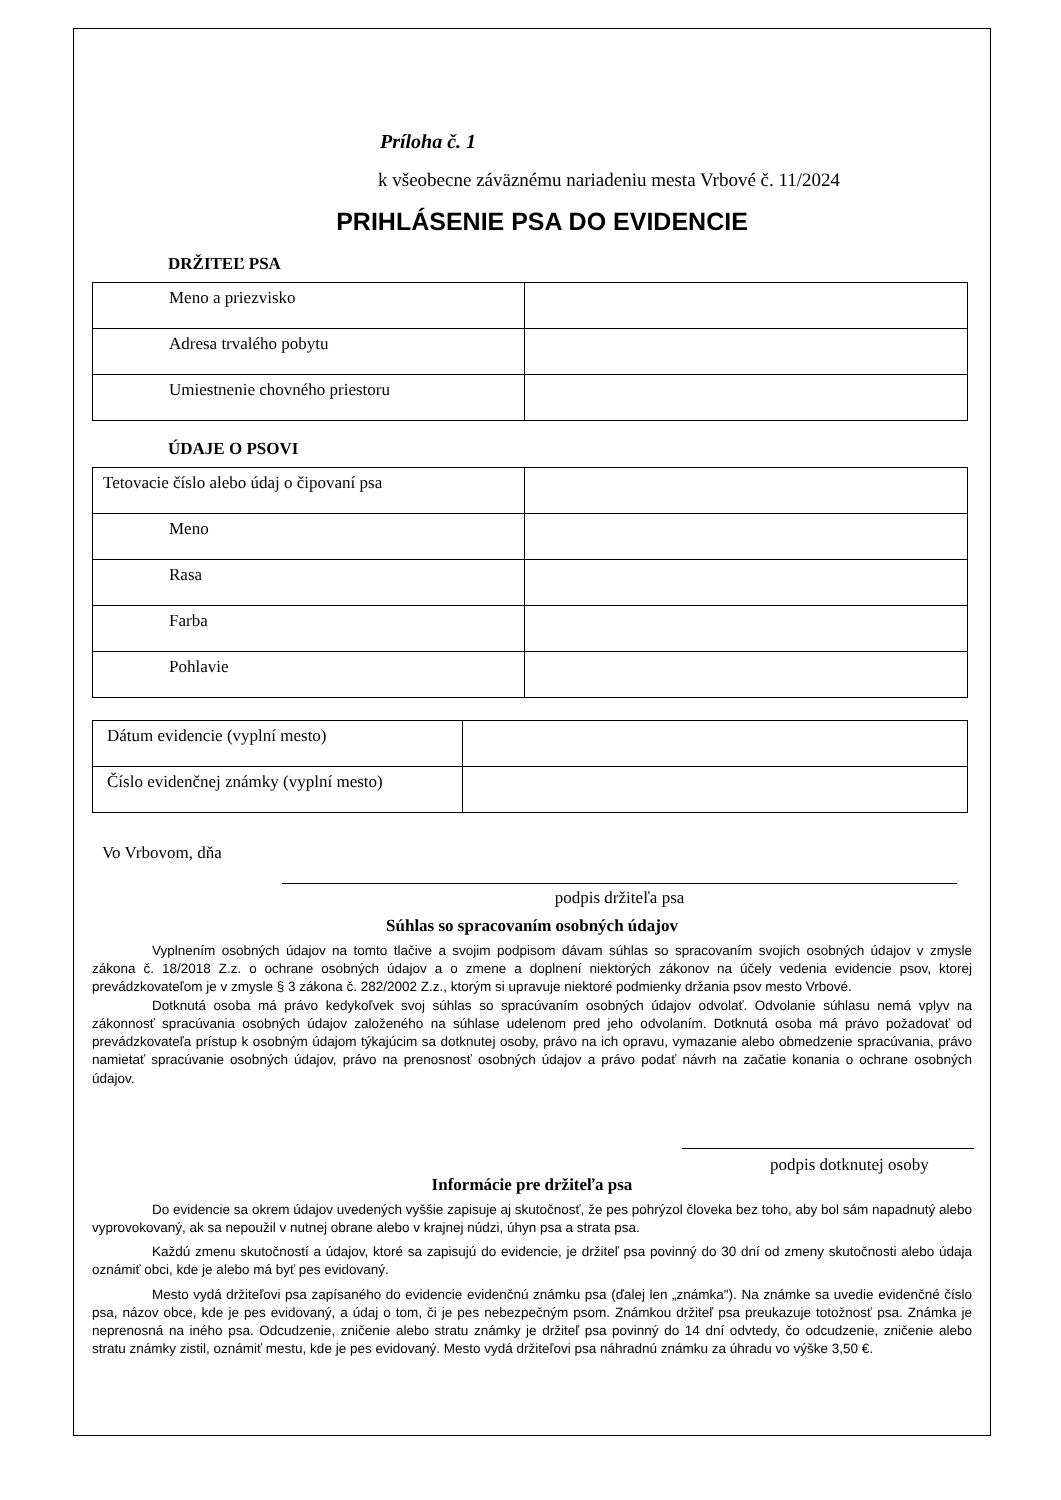Príloha č. 1
k všeobecne záväznému nariadeniu mesta Vrbové č. 11/2024
PRIHLÁSENIE PSA DO EVIDENCIE
DRŽITEĽ PSA
| Meno a priezvisko | |
| Adresa trvalého pobytu | |
| Umiestnenie chovného priestoru | |
ÚDAJE O PSOVI
| Tetovacie číslo alebo údaj o čipovaní psa | |
| Meno | |
| Rasa | |
| Farba | |
| Pohlavie | |
| Dátum evidencie (vyplní mesto) | |
| Číslo evidenčnej známky (vyplní mesto) | |
Vo Vrbovom, dňa
podpis držiteľa psa
Súhlas so spracovaním osobných údajov
Vyplnením osobných údajov na tomto tlačive a svojim podpisom dávam súhlas so spracovaním svojich osobných údajov v zmysle zákona č. 18/2018 Z.z. o ochrane osobných údajov a o zmene a doplnení niektorých zákonov na účely vedenia evidencie psov, ktorej prevádzkovateľom je v zmysle § 3 zákona č. 282/2002 Z.z., ktorým si upravuje niektoré podmienky držania psov mesto Vrbové.
Dotknutá osoba má právo kedykoľvek svoj súhlas so spracúvaním osobných údajov odvolať. Odvolanie súhlasu nemá vplyv na zákonnosť spracúvania osobných údajov založeného na súhlase udelenom pred jeho odvolaním. Dotknutá osoba má právo požadovať od prevádzkovateľa prístup k osobným údajom týkajúcim sa dotknutej osoby, právo na ich opravu, vymazanie alebo obmedzenie spracúvania, právo namietať spracúvanie osobných údajov, právo na prenosnosť osobných údajov a právo podať návrh na začatie konania o ochrane osobných údajov.
podpis dotknutej osoby
Informácie pre držiteľa psa
Do evidencie sa okrem údajov uvedených vyššie zapisuje aj skutočnosť, že pes pohrýzol človeka bez toho, aby bol sám napadnutý alebo vyprovokovaný, ak sa nepoužil v nutnej obrane alebo v krajnej núdzi, úhyn psa a strata psa.
Každú zmenu skutočností a údajov, ktoré sa zapisujú do evidencie, je držiteľ psa povinný do 30 dní od zmeny skutočnosti alebo údaja oznámiť obci, kde je alebo má byť pes evidovaný.
Mesto vydá držiteľovi psa zapísaného do evidencie evidenčnú známku psa (ďalej len „známka"). Na známke sa uvedie evidenčné číslo psa, názov obce, kde je pes evidovaný, a údaj o tom, či je pes nebezpečným psom. Známkou držiteľ psa preukazuje totožnosť psa. Známka je neprenosná na iného psa. Odcudzenie, zničenie alebo stratu známky je držiteľ psa povinný do 14 dní odvtedy, čo odcudzenie, zničenie alebo stratu známky zistil, oznámiť mestu, kde je pes evidovaný. Mesto vydá držiteľovi psa náhradnú známku za úhradu vo výške 3,50 €.